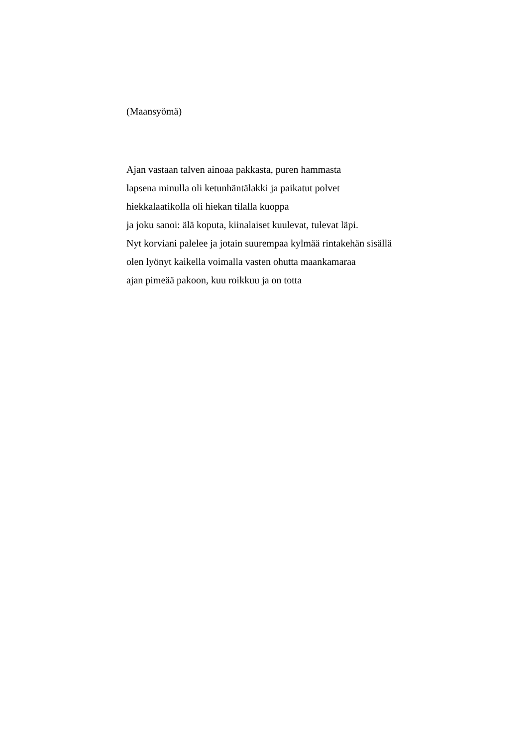(Maansyömä)
Ajan vastaan talven ainoaa pakkasta, puren hammasta
lapsena minulla oli ketunhäntälakki ja paikatut polvet
hiekkalaatikolla oli hiekan tilalla kuoppa
ja joku sanoi: älä koputa, kiinalaiset kuulevat, tulevat läpi.
Nyt korviani palelee ja jotain suurempaa kylmää rintakehän sisällä
olen lyönyt kaikella voimalla vasten ohutta maankamaraa
ajan pimeää pakoon, kuu roikkuu ja on totta